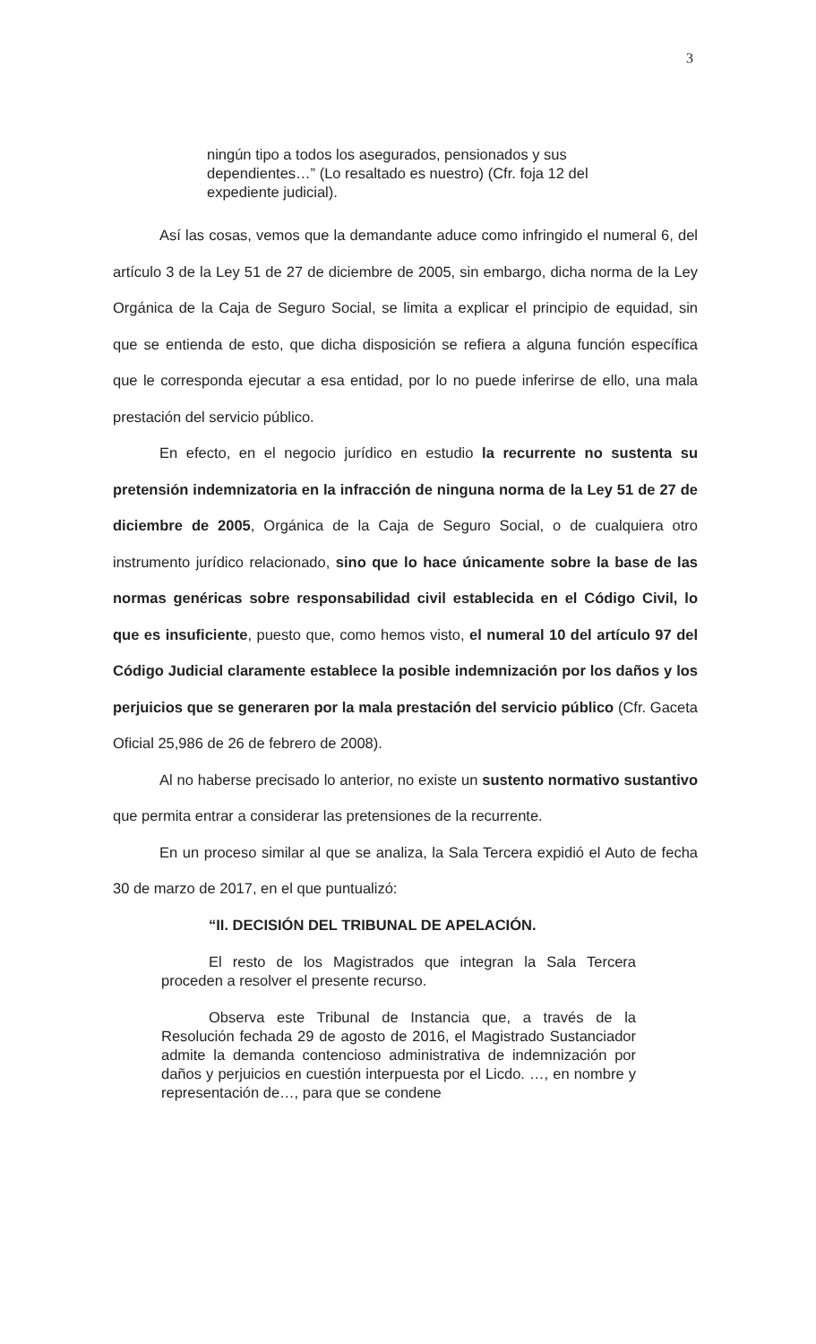3
ningún tipo a todos los asegurados, pensionados y sus dependientes…” (Lo resaltado es nuestro) (Cfr. foja 12 del expediente judicial).
Así las cosas, vemos que la demandante aduce como infringido el numeral 6, del artículo 3 de la Ley 51 de 27 de diciembre de 2005, sin embargo, dicha norma de la Ley Orgánica de la Caja de Seguro Social, se limita a explicar el principio de equidad, sin que se entienda de esto, que dicha disposición se refiera a alguna función específica que le corresponda ejecutar a esa entidad, por lo no puede inferirse de ello, una mala prestación del servicio público.
En efecto, en el negocio jurídico en estudio la recurrente no sustenta su pretensión indemnizatoria en la infracción de ninguna norma de la Ley 51 de 27 de diciembre de 2005, Orgánica de la Caja de Seguro Social, o de cualquiera otro instrumento jurídico relacionado, sino que lo hace únicamente sobre la base de las normas genéricas sobre responsabilidad civil establecida en el Código Civil, lo que es insuficiente, puesto que, como hemos visto, el numeral 10 del artículo 97 del Código Judicial claramente establece la posible indemnización por los daños y los perjuicios que se generaren por la mala prestación del servicio público (Cfr. Gaceta Oficial 25,986 de 26 de febrero de 2008).
Al no haberse precisado lo anterior, no existe un sustento normativo sustantivo que permita entrar a considerar las pretensiones de la recurrente.
En un proceso similar al que se analiza, la Sala Tercera expidió el Auto de fecha 30 de marzo de 2017, en el que puntualizó:
“II. DECISIÓN DEL TRIBUNAL DE APELACIÓN.
El resto de los Magistrados que integran la Sala Tercera proceden a resolver el presente recurso.
Observa este Tribunal de Instancia que, a través de la Resolución fechada 29 de agosto de 2016, el Magistrado Sustanciador admite la demanda contencioso administrativa de indemnización por daños y perjuicios en cuestión interpuesta por el Licdo. …, en nombre y representación de…, para que se condene